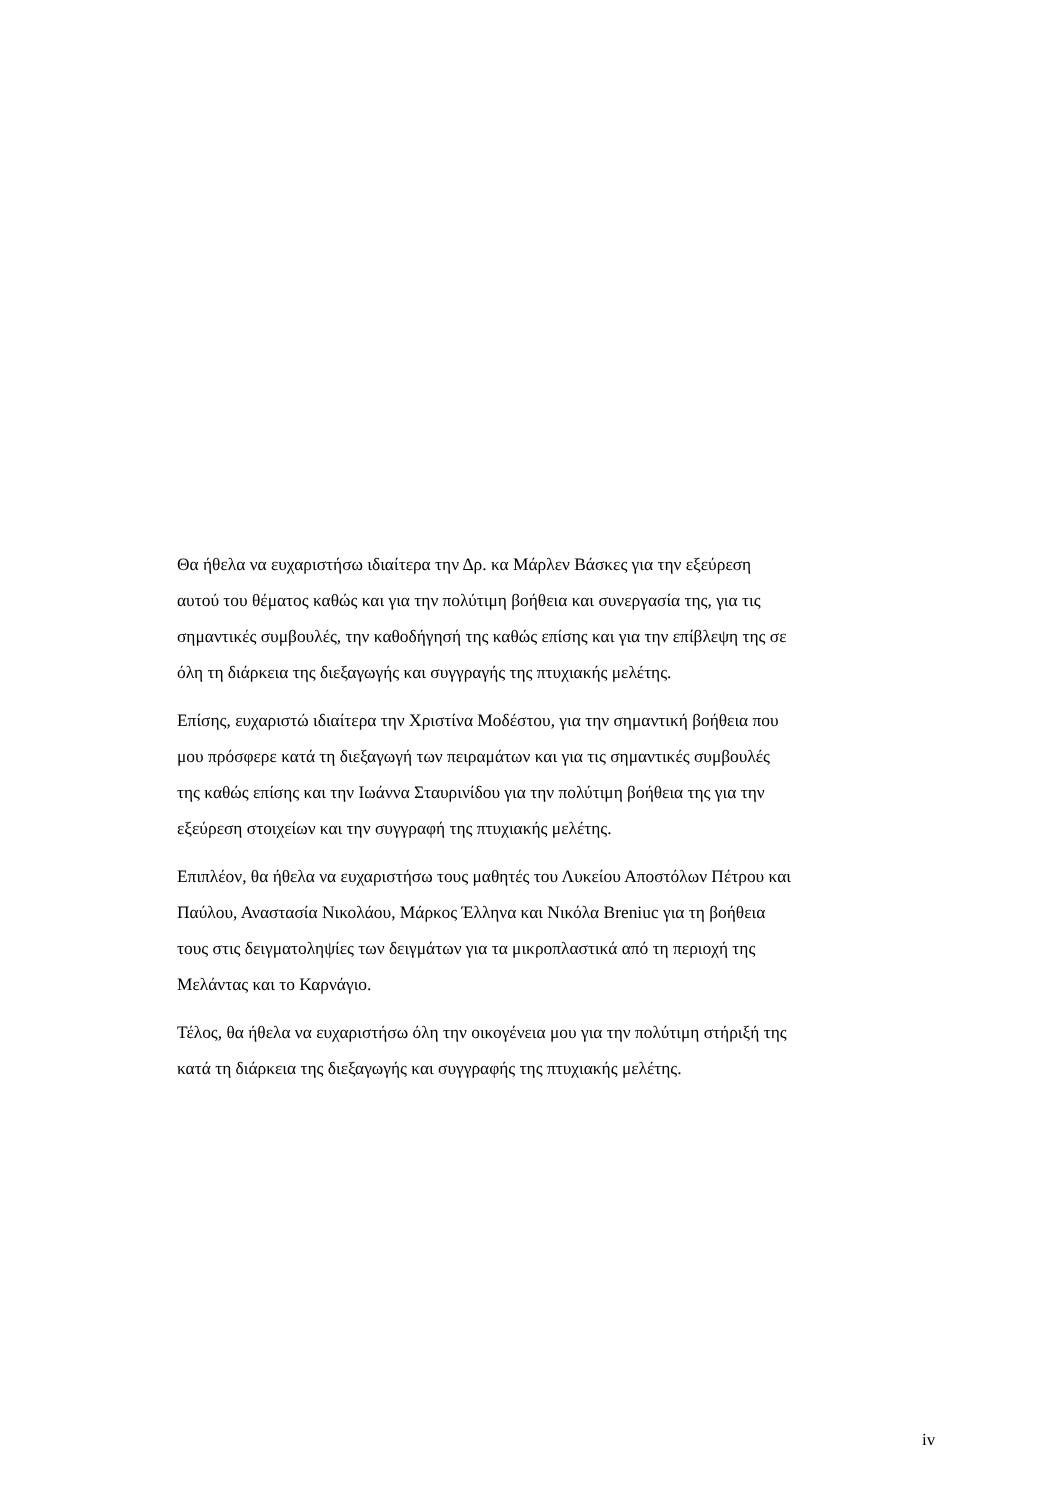Θα ήθελα να ευχαριστήσω ιδιαίτερα την Δρ. κα Μάρλεν Βάσκες για την εξεύρεση
αυτού του θέματος καθώς και για την πολύτιμη βοήθεια και συνεργασία της, για τις
σημαντικές συμβουλές, την καθοδήγησή της καθώς επίσης και για την επίβλεψη της σε
όλη τη διάρκεια της διεξαγωγής και συγγραγής της πτυχιακής μελέτης.
Επίσης, ευχαριστώ ιδιαίτερα την Χριστίνα Μοδέστου, για την σημαντική βοήθεια που
μου πρόσφερε κατά τη διεξαγωγή των πειραμάτων και για τις σημαντικές συμβουλές
της καθώς επίσης και την Ιωάννα Σταυρινίδου για την πολύτιμη βοήθεια της για την
εξεύρεση στοιχείων και την συγγραφή της πτυχιακής μελέτης.
Επιπλέον, θα ήθελα να ευχαριστήσω τους μαθητές του Λυκείου Αποστόλων Πέτρου και
Παύλου, Αναστασία Νικολάου, Μάρκος Έλληνα και Νικόλα Breniuc για τη βοήθεια
τους στις δειγματοληψίες των δειγμάτων για τα μικροπλαστικά από τη περιοχή της
Μελάντας και το Καρνάγιο.
Τέλος, θα ήθελα να ευχαριστήσω όλη την οικογένεια μου για την πολύτιμη στήριξή της
κατά τη διάρκεια της διεξαγωγής και συγγραφής της πτυχιακής μελέτης.
iv